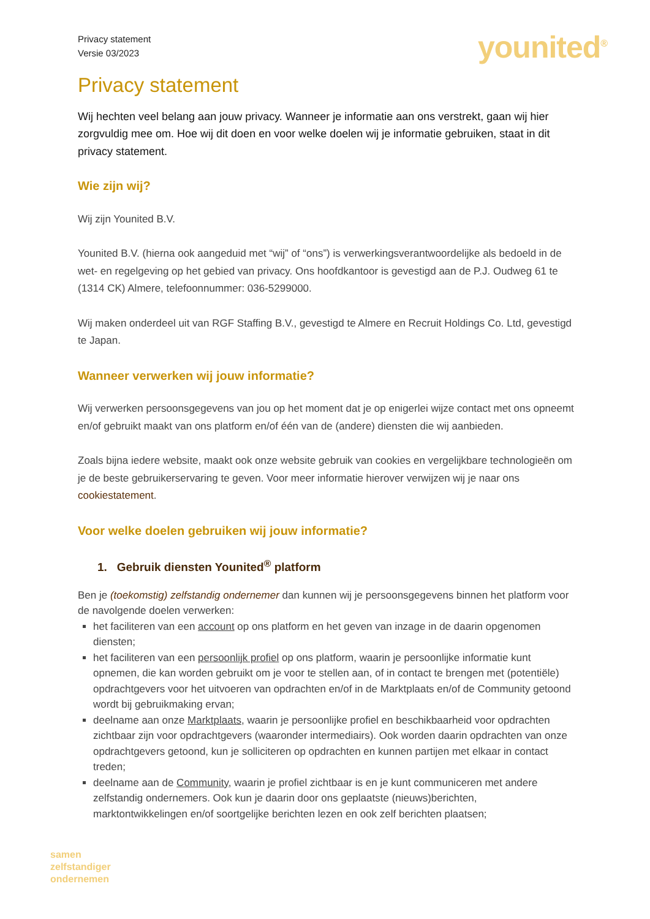Privacy statement
Versie 03/2023
younited<sup>®</sup>
Privacy statement
Wij hechten veel belang aan jouw privacy. Wanneer je informatie aan ons verstrekt, gaan wij hier zorgvuldig mee om. Hoe wij dit doen en voor welke doelen wij je informatie gebruiken, staat in dit privacy statement.
Wie zijn wij?
Wij zijn Younited B.V.
Younited B.V. (hierna ook aangeduid met “wij” of “ons”) is verwerkingsverantwoordelijke als bedoeld in de wet- en regelgeving op het gebied van privacy. Ons hoofdkantoor is gevestigd aan de P.J. Oudweg 61 te (1314 CK) Almere, telefoonnummer: 036-5299000.
Wij maken onderdeel uit van RGF Staffing B.V., gevestigd te Almere en Recruit Holdings Co. Ltd, gevestigd te Japan.
Wanneer verwerken wij jouw informatie?
Wij verwerken persoonsgegevens van jou op het moment dat je op enigerlei wijze contact met ons opneemt en/of gebruikt maakt van ons platform en/of één van de (andere) diensten die wij aanbieden.
Zoals bijna iedere website, maakt ook onze website gebruik van cookies en vergelijkbare technologieën om je de beste gebruikerservaring te geven. Voor meer informatie hierover verwijzen wij je naar ons cookiestatement.
Voor welke doelen gebruiken wij jouw informatie?
1. Gebruik diensten Younited<sup>®</sup> platform
Ben je (toekomstig) zelfstandig ondernemer dan kunnen wij je persoonsgegevens binnen het platform voor de navolgende doelen verwerken:
het faciliteren van een account op ons platform en het geven van inzage in de daarin opgenomen diensten;
het faciliteren van een persoonlijk profiel op ons platform, waarin je persoonlijke informatie kunt opnemen, die kan worden gebruikt om je voor te stellen aan, of in contact te brengen met (potentiële) opdrachtgevers voor het uitvoeren van opdrachten en/of in de Marktplaats en/of de Community getoond wordt bij gebruikmaking ervan;
deelname aan onze Marktplaats, waarin je persoonlijke profiel en beschikbaarheid voor opdrachten zichtbaar zijn voor opdrachtgevers (waaronder intermediairs). Ook worden daarin opdrachten van onze opdrachtgevers getoond, kun je solliciteren op opdrachten en kunnen partijen met elkaar in contact treden;
deelname aan de Community, waarin je profiel zichtbaar is en je kunt communiceren met andere zelfstandig ondernemers. Ook kun je daarin door ons geplaatste (nieuws)berichten, marktontwikkelingen en/of soortgelijke berichten lezen en ook zelf berichten plaatsen;
samen
zelfstandiger
ondernemen